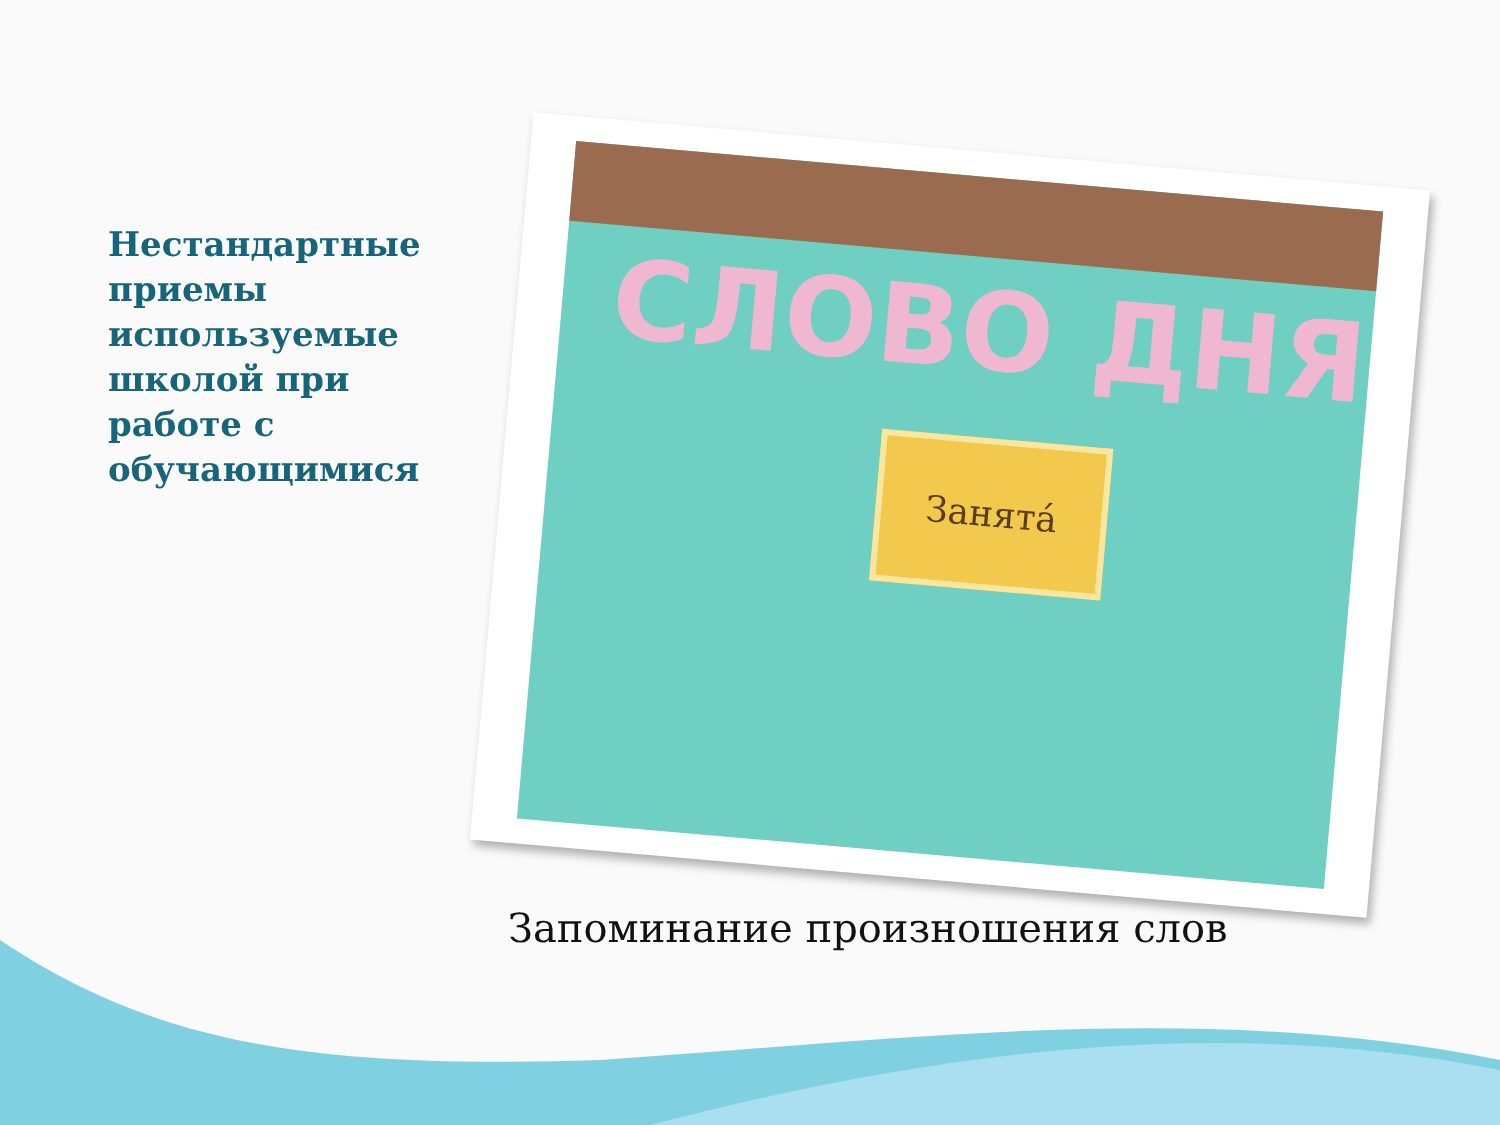Нестандартные приемы используемые школой при работе с обучающимися
СЛОВО ДНЯ
Занята́
Запоминание произношения слов